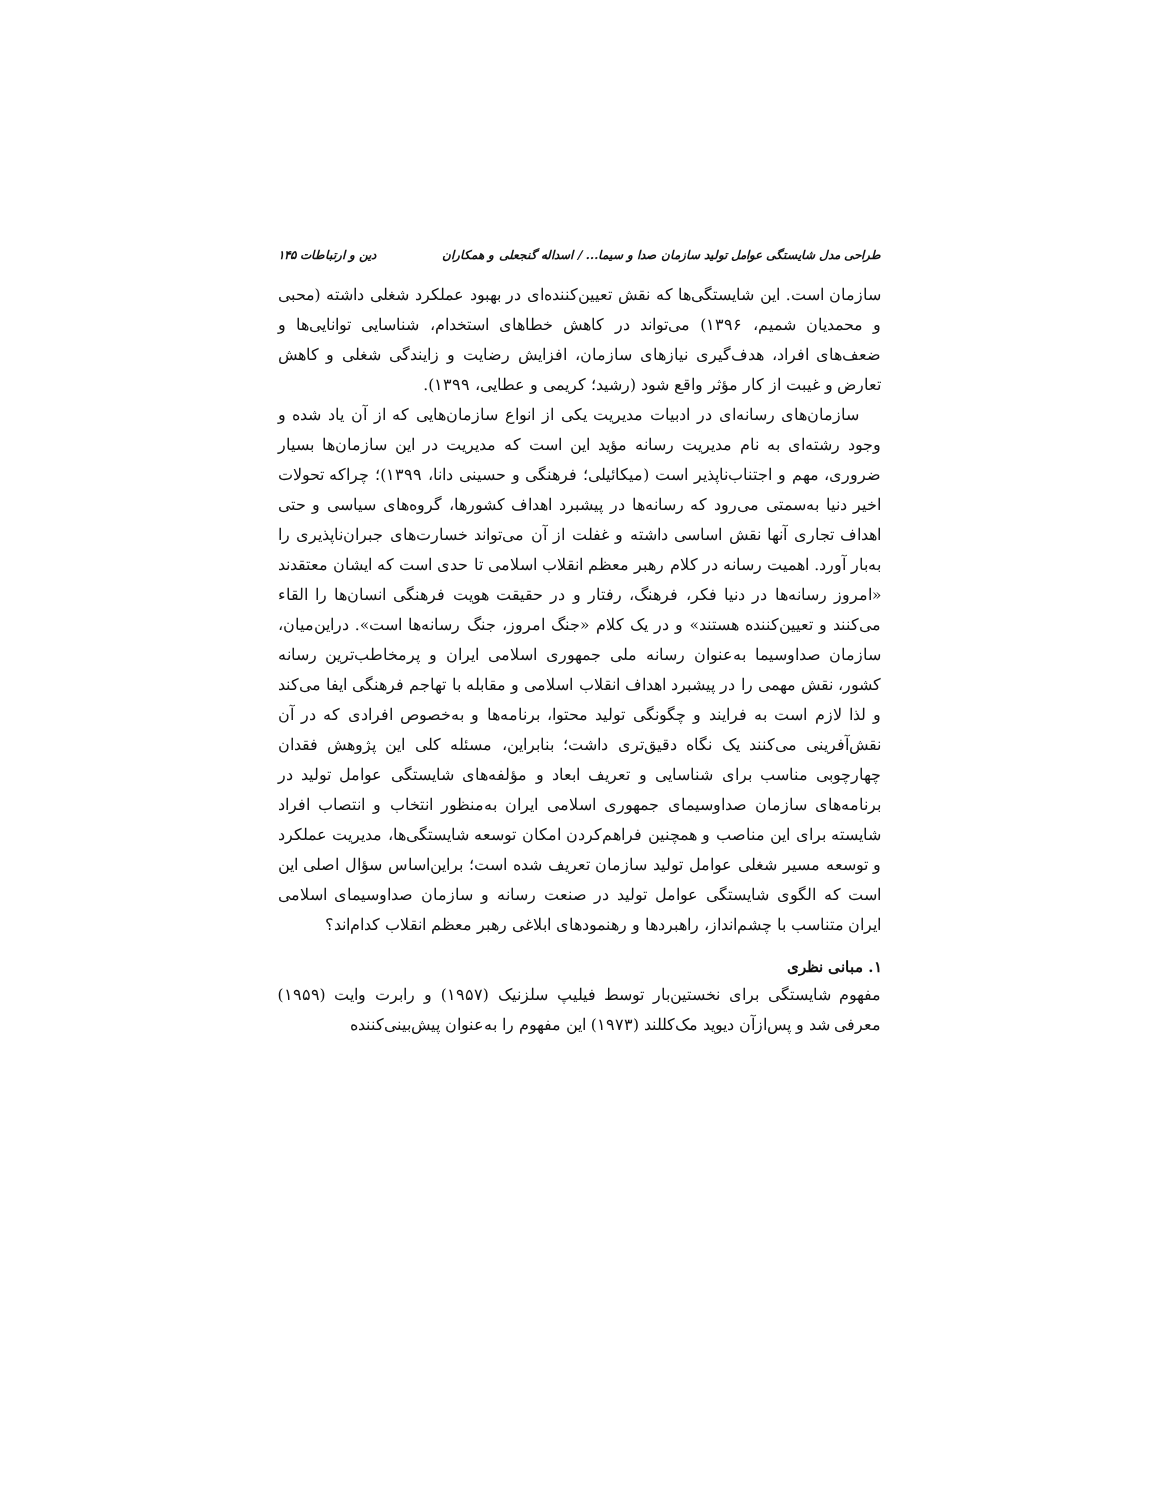طراحی مدل شایستگی عوامل تولید سازمان صدا و سیما... / اسداله گنجعلی و همکاران دین و ارتباطات ۱۴۵
سازمان است. این شایستگی‌ها که نقش تعیین‌کننده‌ای در بهبود عملکرد شغلی داشته (محبی و محمدیان شمیم، ۱۳۹۶) می‌تواند در کاهش خطاهای استخدام، شناسایی توانایی‌ها و ضعف‌های افراد، هدف‌گیری نیازهای سازمان، افزایش رضایت و زایندگی شغلی و کاهش تعارض و غیبت از کار مؤثر واقع شود (رشید؛ کریمی و عطایی، ۱۳۹۹).
سازمان‌های رسانه‌ای در ادبیات مدیریت یکی از انواع سازمان‌هایی که از آن یاد شده و وجود رشته‌ای به نام مدیریت رسانه مؤید این است که مدیریت در این سازمان‌ها بسیار ضروری، مهم و اجتناب‌ناپذیر است (میکائیلی؛ فرهنگی و حسینی دانا، ۱۳۹۹)؛ چراکه تحولات اخیر دنیا به‌سمتی می‌رود که رسانه‌ها در پیشبرد اهداف کشورها، گروه‌های سیاسی و حتی اهداف تجاری آنها نقش اساسی داشته و غفلت از آن می‌تواند خسارت‌های جبران‌ناپذیری را به‌بار آورد. اهمیت رسانه در کلام رهبر معظم انقلاب اسلامی تا حدی است که ایشان معتقدند «امروز رسانه‌ها در دنیا فکر، فرهنگ، رفتار و در حقیقت هویت فرهنگی انسان‌ها را القاء می‌کنند و تعیین‌کننده هستند» و در یک کلام «جنگ امروز، جنگ رسانه‌ها است». دراین‌میان، سازمان صداوسیما به‌عنوان رسانه ملی جمهوری اسلامی ایران و پرمخاطب‌ترین رسانه کشور، نقش مهمی را در پیشبرد اهداف انقلاب اسلامی و مقابله با تهاجم فرهنگی ایفا می‌کند و لذا لازم است به فرایند و چگونگی تولید محتوا، برنامه‌ها و به‌خصوص افرادی که در آن نقش‌آفرینی می‌کنند یک نگاه دقیق‌تری داشت؛ بنابراین، مسئله کلی این پژوهش فقدان چهارچوبی مناسب برای شناسایی و تعریف ابعاد و مؤلفه‌های شایستگی عوامل تولید در برنامه‌های سازمان صداوسیمای جمهوری اسلامی ایران به‌منظور انتخاب و انتصاب افراد شایسته برای این مناصب و همچنین فراهم‌کردن امکان توسعه شایستگی‌ها، مدیریت عملکرد و توسعه مسیر شغلی عوامل تولید سازمان تعریف شده است؛ براین‌اساس سؤال اصلی این است که الگوی شایستگی عوامل تولید در صنعت رسانه و سازمان صداوسیمای اسلامی ایران متناسب با چشم‌انداز، راهبردها و رهنمودهای ابلاغی رهبر معظم انقلاب کدام‌اند؟
۱. مبانی نظری
مفهوم شایستگی برای نخستین‌بار توسط فیلیپ سلزنیک (۱۹۵۷) و رابرت وایت (۱۹۵۹) معرفی شد و پس‌ازآن دیوید مک‌کللند (۱۹۷۳) این مفهوم را به‌عنوان پیش‌بینی‌کننده